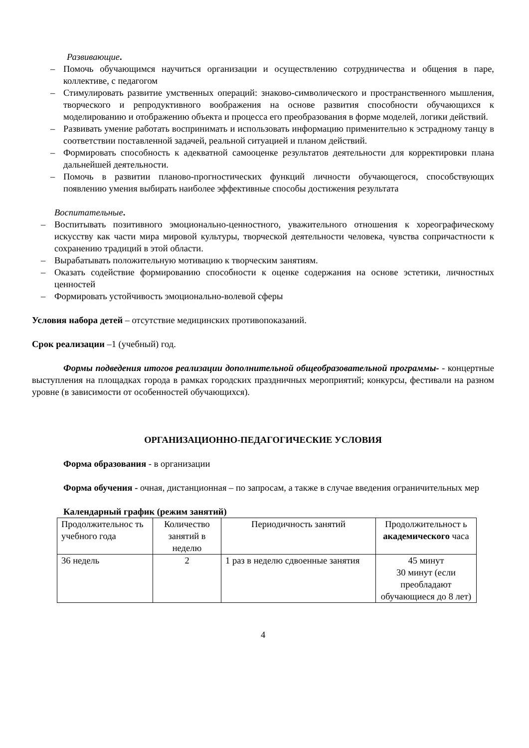Развивающие.
– Помочь обучающимся научиться организации и осуществлению сотрудничества и общения в паре, коллективе, с педагогом
– Стимулировать развитие умственных операций: знаково-символического и пространственного мышления, творческого и репродуктивного воображения на основе развития способности обучающихся к моделированию и отображению объекта и процесса его преобразования в форме моделей, логики действий.
– Развивать умение работать воспринимать и использовать информацию применительно к эстрадному танцу в соответствии поставленной задачей, реальной ситуацией и планом действий.
– Формировать способность к адекватной самооценке результатов деятельности для корректировки плана дальнейшей деятельности.
– Помочь в развитии планово-прогностических функций личности обучающегося, способствующих появлению умения выбирать наиболее эффективные способы достижения результата
Воспитательные.
– Воспитывать позитивного эмоционально-ценностного, уважительного отношения к хореографическому искусству как части мира мировой культуры, творческой деятельности человека, чувства сопричастности к сохранению традиций в этой области.
– Вырабатывать положительную мотивацию к творческим занятиям.
– Оказать содействие формированию способности к оценке содержания на основе эстетики, личностных ценностей
– Формировать устойчивость эмоционально-волевой сферы
Условия набора детей – отсутствие медицинских противопоказаний.
Срок реализации –1 (учебный) год.
Формы подведения итогов реализации дополнительной общеобразовательной программы- - концертные выступления на площадках города в рамках городских праздничных мероприятий; конкурсы, фестивали на разном уровне (в зависимости от особенностей обучающихся).
ОРГАНИЗАЦИОННО-ПЕДАГОГИЧЕСКИЕ УСЛОВИЯ
Форма образования - в организации
Форма обучения - очная, дистанционная – по запросам, а также в случае введения ограничительных мер
Календарный график (режим занятий)
| Продолжительнос ть учебного года | Количество занятий в неделю | Периодичность занятий | Продолжительност ь академического часа |
| 36 недель | 2 | 1 раз в неделю сдвоенные занятия | 45 минут 30 минут (если преобладают обучающиеся до 8 лет) |
4